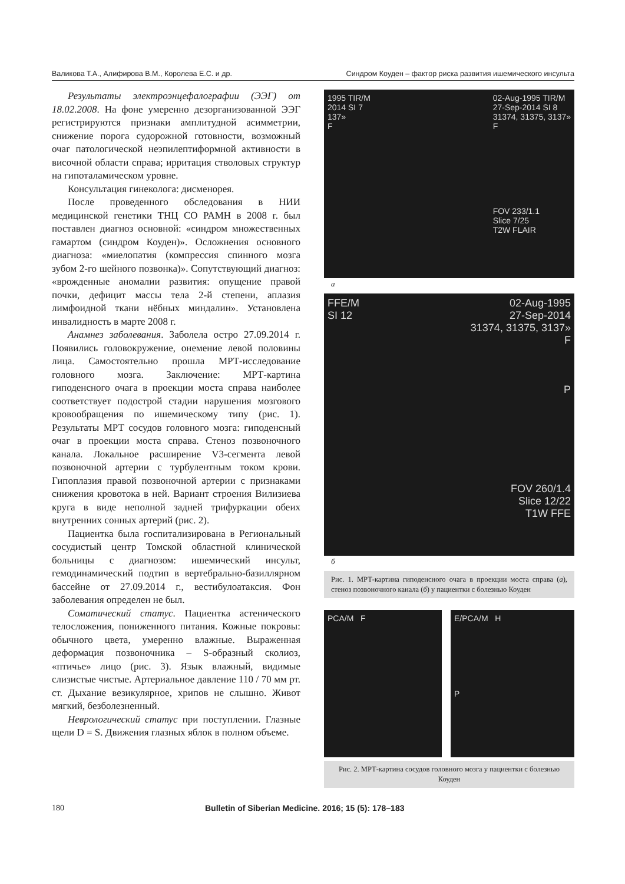Валикова Т.А., Алифирова В.М., Королева Е.С. и др. Синдром Коуден – фактор риска развития ишемического инсульта
Результаты электроэнцефалографии (ЭЭГ) от 18.02.2008. На фоне умеренно дезорганизованной ЭЭГ регистрируются признаки амплитудной асимметрии, снижение порога судорожной готовности, возможный очаг патологической неэпилептиформной активности в височной области справа; ирритация стволовых структур на гипоталамическом уровне.
Консультация гинеколога: дисменорея.
После проведенного обследования в НИИ медицинской генетики ТНЦ СО РАМН в 2008 г. был поставлен диагноз основной: «синдром множественных гамартом (синдром Коуден)». Осложнения основного диагноза: «миелопатия (компрессия спинного мозга зубом 2-го шейного позвонка)». Сопутствующий диагноз: «врожденные аномалии развития: опущение правой почки, дефицит массы тела 2-й степени, аплазия лимфоидной ткани нёбных миндалин». Установлена инвалидность в марте 2008 г.
Анамнез заболевания. Заболела остро 27.09.2014 г. Появились головокружение, онемение левой половины лица. Самостоятельно прошла МРТ-исследование головного мозга. Заключение: МРТ-картина гиподенсного очага в проекции моста справа наиболее соответствует подострой стадии нарушения мозгового кровообращения по ишемическому типу (рис. 1). Результаты МРТ сосудов головного мозга: гиподенсный очаг в проекции моста справа. Стеноз позвоночного канала. Локальное расширение V3-сегмента левой позвоночной артерии с турбулентным током крови. Гипоплазия правой позвоночной артерии с признаками снижения кровотока в ней. Вариант строения Вилизиева круга в виде неполной задней трифуркации обеих внутренних сонных артерий (рис. 2).
Пациентка была госпитализирована в Региональный сосудистый центр Томской областной клинической больницы с диагнозом: ишемический инсульт, гемодинамический подтип в вертебрально-базиллярном бассейне от 27.09.2014 г., вестибулоатаксия. Фон заболевания определен не был.
Соматический статус. Пациентка астенического телосложения, пониженного питания. Кожные покровы: обычного цвета, умеренно влажные. Выраженная деформация позвоночника – S-образный сколиоз, «птичье» лицо (рис. 3). Язык влажный, видимые слизистые чистые. Артериальное давление 110 / 70 мм рт. ст. Дыхание везикулярное, хрипов не слышно. Живот мягкий, безболезненный.
Неврологический статус при поступлении. Глазные щели D = S. Движения глазных яблок в полном объеме.
1995 TIR/M
2014 SI 7
137»
F 02-Aug-1995 TIR/M
27-Sep-2014 SI 8
31374, 31375, 3137»
F
FOV 233/1.1
Slice 7/25
T2W FLAIR
а
FFE/M
SI 12 02-Aug-1995
27-Sep-2014
31374, 31375, 3137»
F
P
FOV 260/1.4
Slice 12/22
T1W FFE
б
Рис. 1. МРТ-картина гиподенсного очага в проекции моста справа (а), стеноз позвоночного канала (б) у пациентки с болезнью Коуден
PCA/M F E/PCA/M H
P
Рис. 2. МРТ-картина сосудов головного мозга у пациентки с болезнью Коуден
180 Bulletin of Siberian Medicine. 2016; 15 (5): 178–183